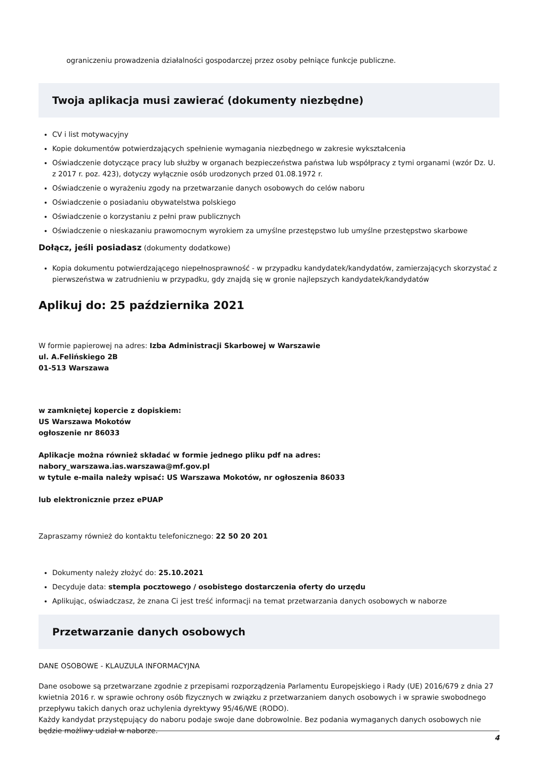ograniczeniu prowadzenia działalności gospodarczej przez osoby pełniące funkcje publiczne.
Twoja aplikacja musi zawierać (dokumenty niezbędne)
CV i list motywacyjny
Kopie dokumentów potwierdzających spełnienie wymagania niezbędnego w zakresie wykształcenia
Oświadczenie dotyczące pracy lub służby w organach bezpieczeństwa państwa lub współpracy z tymi organami (wzór Dz. U. z 2017 r. poz. 423), dotyczy wyłącznie osób urodzonych przed 01.08.1972 r.
Oświadczenie o wyrażeniu zgody na przetwarzanie danych osobowych do celów naboru
Oświadczenie o posiadaniu obywatelstwa polskiego
Oświadczenie o korzystaniu z pełni praw publicznych
Oświadczenie o nieskazaniu prawomocnym wyrokiem za umyślne przestępstwo lub umyślne przestępstwo skarbowe
Dołącz, jeśli posiadasz (dokumenty dodatkowe)
Kopia dokumentu potwierdzającego niepełnosprawność - w przypadku kandydatek/kandydatów, zamierzających skorzystać z pierwszeństwa w zatrudnieniu w przypadku, gdy znajdą się w gronie najlepszych kandydatek/kandydatów
Aplikuj do: 25 października 2021
W formie papierowej na adres: Izba Administracji Skarbowej w Warszawie
ul. A.Felińskiego 2B
01-513 Warszawa
w zamkniętej kopercie z dopiskiem:
US Warszawa Mokotów
ogłoszenie nr 86033
Aplikacje można również składać w formie jednego pliku pdf na adres:
nabory_warszawa.ias.warszawa@mf.gov.pl
w tytule e-maila należy wpisać: US Warszawa Mokotów, nr ogłoszenia 86033
lub elektronicznie przez ePUAP
Zapraszamy również do kontaktu telefonicznego: 22 50 20 201
Dokumenty należy złożyć do: 25.10.2021
Decyduje data: stempla pocztowego / osobistego dostarczenia oferty do urzędu
Aplikując, oświadczasz, że znana Ci jest treść informacji na temat przetwarzania danych osobowych w naborze
Przetwarzanie danych osobowych
DANE OSOBOWE - KLAUZULA INFORMACYJNA
Dane osobowe są przetwarzane zgodnie z przepisami rozporządzenia Parlamentu Europejskiego i Rady (UE) 2016/679 z dnia 27 kwietnia 2016 r. w sprawie ochrony osób fizycznych w związku z przetwarzaniem danych osobowych i w sprawie swobodnego przepływu takich danych oraz uchylenia dyrektywy 95/46/WE (RODO).
Każdy kandydat przystępujący do naboru podaje swoje dane dobrowolnie. Bez podania wymaganych danych osobowych nie będzie możliwy udział w naborze.
4